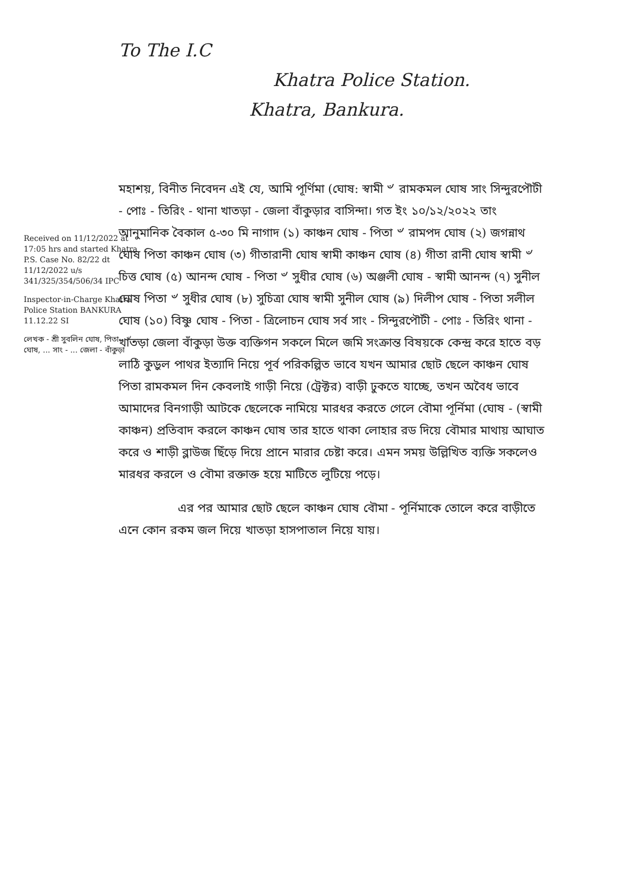To The I.C
Khatra Police Station.
Khatra, Bankura.
Received on 11/12/2022 at 17:05 hrs and started Khatra P.S. Case No. 82/22 dt 11/12/2022 u/s 341/325/354/506/34 IPC
Inspector-in-Charge Khatra Police Station BANKURA 11.12.22 SI
লেখক - শ্রী সুবলিন ঘোষ, পিতা - ৺ ... ঘোষ, ... সাং - ... জেলা - বাঁকুড়া
মহাশয়, বিনীত নিবেদন এই যে, আমি পূর্ণিমা (ঘোষ: স্বামী ৺ রামকমল ঘোষ সাং সিন্দুরপৌটী - পোঃ - তিরিং - থানা খাতড়া - জেলা বাঁকুড়ার বাসিন্দা। গত ইং ১০/১২/২০২২ তাং আনুমানিক বৈকাল ৫-৩০ মি নাগাদ (১) কাঞ্চন ঘোষ - পিতা ৺ রামপদ ঘোষ (২) জগন্নাথ ঘোষ পিতা কাঞ্চন ঘোষ (৩) গীতারানী ঘোষ স্বামী কাঞ্চন ঘোষ (৪) গীতা রানী ঘোষ স্বামী ৺ চিত্ত ঘোষ (৫) আনন্দ ঘোষ - পিতা ৺ সুধীর ঘোষ (৬) অঞ্জলী ঘোষ - স্বামী আনন্দ (৭) সুনীল ঘোষ পিতা ৺ সুধীর ঘোষ (৮) সুচিত্রা ঘোষ স্বামী সুনীল ঘোষ (৯) দিলীপ ঘোষ - পিতা সলীল ঘোষ (১০) বিষ্ণু ঘোষ - পিতা - ত্রিলোচন ঘোষ সর্ব সাং - সিন্দুরপৌটী - পোঃ - তিরিং থানা - খাতড়া জেলা বাঁকুড়া উক্ত ব্যক্তিগন সকলে মিলে জমি সংক্রান্ত বিষয়কে কেন্দ্র করে হাতে বড় লাঠি কুড়ুল পাথর ইত্যাদি নিয়ে পূর্ব পরিকল্পিত ভাবে যখন আমার ছোট ছেলে কাঞ্চন ঘোষ পিতা রামকমল দিন কেবলাই গাড়ী নিয়ে (ট্রেক্টর) বাড়ী ঢুকতে যাচ্ছে, তখন অবৈধ ভাবে আমাদের বিনগাড়ী আটকে ছেলেকে নামিয়ে মারধর করতে গেলে বৌমা পূর্নিমা (ঘোষ - (স্বামী কাঞ্চন) প্রতিবাদ করলে কাঞ্চন ঘোষ তার হাতে থাকা লোহার রড দিয়ে বৌমার মাথায় আঘাত করে ও শাড়ী ব্লাউজ ছিঁড়ে দিয়ে প্রানে মারার চেষ্টা করে। এমন সময় উল্লিখিত ব্যক্তি সকলেও মারধর করলে ও বৌমা রক্তাক্ত হয়ে মাটিতে লুটিয়ে পড়ে।
এর পর আমার ছোট ছেলে কাঞ্চন ঘোষ বৌমা - পূর্নিমাকে তোলে করে বাড়ীতে এনে কোন রকম জল দিয়ে খাতড়া হাসপাতাল নিয়ে যায়।